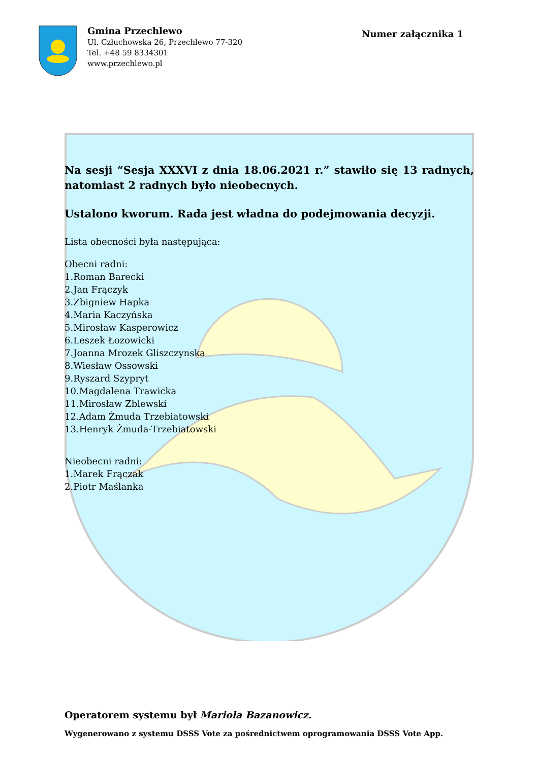Gmina Przechlewo
Ul. Człuchowska 26, Przechlewo 77-320
Tel. +48 59 8334301
www.przechlewo.pl
Numer załącznika 1
Na sesji “Sesja XXXVI z dnia 18.06.2021 r.” stawiło się 13 radnych, natomiast 2 radnych było nieobecnych.
Ustalono kworum. Rada jest władna do podejmowania decyzji.
Lista obecności była następująca:
Obecni radni:
1.Roman Barecki
2.Jan Frączyk
3.Zbigniew Hapka
4.Maria Kaczyńska
5.Mirosław Kasperowicz
6.Leszek Łozowicki
7.Joanna Mrozek Gliszczynska
8.Wiesław Ossowski
9.Ryszard Szypryt
10.Magdalena Trawicka
11.Mirosław Zblewski
12.Adam Żmuda Trzebiatowski
13.Henryk Żmuda-Trzebiatowski
Nieobecni radni:
1.Marek Frączak
2.Piotr Maślanka
Operatorem systemu był Mariola Bazanowicz.
Wygenerowano z systemu DSSS Vote za pośrednictwem oprogramowania DSSS Vote App.